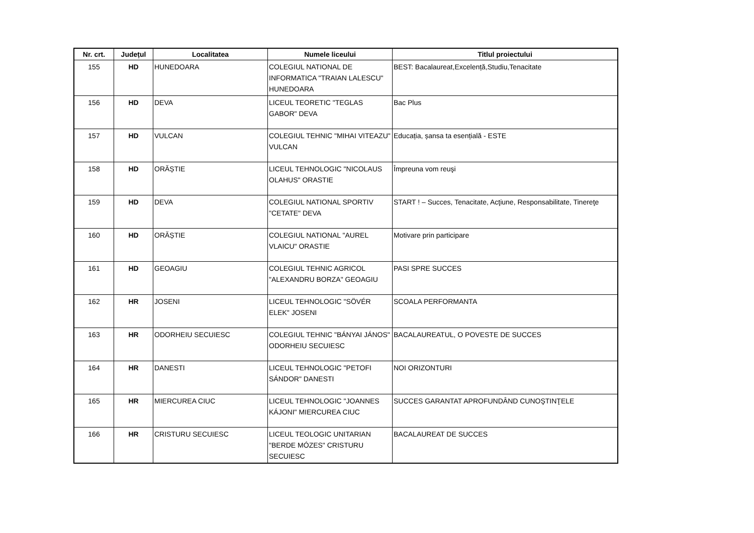| Nr. crt. | Județul | Localitatea | Numele liceului | Titlul proiectului |
| --- | --- | --- | --- | --- |
| 155 | HD | HUNEDOARA | COLEGIUL NATIONAL DE INFORMATICA "TRAIAN LALESCU" HUNEDOARA | BEST: Bacalaureat,Excelență,Studiu,Tenacitate |
| 156 | HD | DEVA | LICEUL TEORETIC "TEGLAS GABOR" DEVA | Bac Plus |
| 157 | HD | VULCAN | COLEGIUL TEHNIC "MIHAI VITEAZU" VULCAN | Educația, șansa ta esențială - ESTE |
| 158 | HD | ORĂȘTIE | LICEUL TEHNOLOGIC "NICOLAUS OLAHUS" ORASTIE | Împreuna vom reuşi |
| 159 | HD | DEVA | COLEGIUL NATIONAL SPORTIV "CETATE" DEVA | START ! – Succes, Tenacitate, Acţiune, Responsabilitate, Tinereţe |
| 160 | HD | ORĂȘTIE | COLEGIUL NATIONAL "AUREL VLAICU" ORASTIE | Motivare prin participare |
| 161 | HD | GEOAGIU | COLEGIUL TEHNIC AGRICOL "ALEXANDRU BORZA" GEOAGIU | PASI SPRE SUCCES |
| 162 | HR | JOSENI | LICEUL TEHNOLOGIC "SÖVÉR ELEK" JOSENI | SCOALA PERFORMANTA |
| 163 | HR | ODORHEIU SECUIESC | COLEGIUL TEHNIC "BÁNYAI JÁNOS" ODORHEIU SECUIESC | BACALAUREATUL, O POVESTE DE SUCCES |
| 164 | HR | DANESTI | LICEUL TEHNOLOGIC "PETOFI SÁNDOR" DANESTI | NOI ORIZONTURI |
| 165 | HR | MIERCUREA CIUC | LICEUL TEHNOLOGIC "JOANNES KÁJONI" MIERCUREA CIUC | SUCCES GARANTAT APROFUNDÂND CUNOŞTINŢELE |
| 166 | HR | CRISTURU SECUIESC | LICEUL TEOLOGIC UNITARIAN "BERDE MÓZES" CRISTURU SECUIESC | BACALAUREAT DE SUCCES |